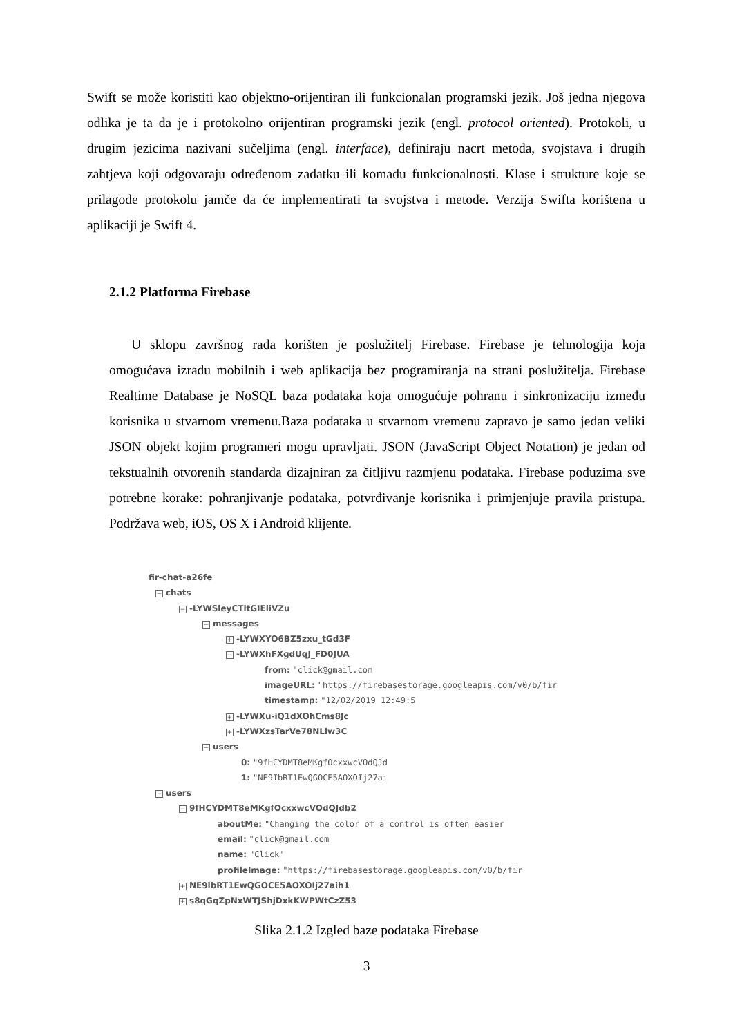Swift se može koristiti kao objektno-orijentiran ili funkcionalan programski jezik. Još jedna njegova odlika je ta da je i protokolno orijentiran programski jezik (engl. protocol oriented). Protokoli, u drugim jezicima nazivani sučeljima (engl. interface), definiraju nacrt metoda, svojstava i drugih zahtjeva koji odgovaraju određenom zadatku ili komadu funkcionalnosti. Klase i strukture koje se prilagode protokolu jamče da će implementirati ta svojstva i metode. Verzija Swifta korištena u aplikaciji je Swift 4.
2.1.2 Platforma Firebase
U sklopu završnog rada korišten je poslužitelj Firebase. Firebase je tehnologija koja omogućava izradu mobilnih i web aplikacija bez programiranja na strani poslužitelja. Firebase Realtime Database je NoSQL baza podataka koja omogućuje pohranu i sinkronizaciju između korisnika u stvarnom vremenu.Baza podataka u stvarnom vremenu zapravo je samo jedan veliki JSON objekt kojim programeri mogu upravljati. JSON (JavaScript Object Notation) je jedan od tekstualnih otvorenih standarda dizajniran za čitljivu razmjenu podataka. Firebase poduzima sve potrebne korake: pohranjivanje podataka, potvrđivanje korisnika i primjenjuje pravila pristupa. Podržava web, iOS, OS X i Android klijente.
fir-chat-a26fe
− chats
− -LYWSleyCTltGIEliVZu
− messages
+ -LYWXYO6BZ5zxu_tGd3F
− -LYWXhFXgdUqJ_FD0JUA
from: "click@gmail.com
imageURL: "https://firebasestorage.googleapis.com/v0/b/fir
timestamp: "12/02/2019 12:49:5
+ -LYWXu-iQ1dXOhCms8Jc
+ -LYWXzsTarVe78NLlw3C
− users
0: "9fHCYDMT8eMKgfOcxxwcVOdQJd
1: "NE9IbRT1EwQGOCE5AOXOIj27ai
− users
− 9fHCYDMT8eMKgfOcxxwcVOdQJdb2
aboutMe: "Changing the color of a control is often easier
email: "click@gmail.com
name: "Click'
profileImage: "https://firebasestorage.googleapis.com/v0/b/fir
+ NE9lbRT1EwQGOCE5AOXOIj27aih1
+ s8qGqZpNxWTJShjDxkKWPWtCzZ53
Slika 2.1.2 Izgled baze podataka Firebase
3